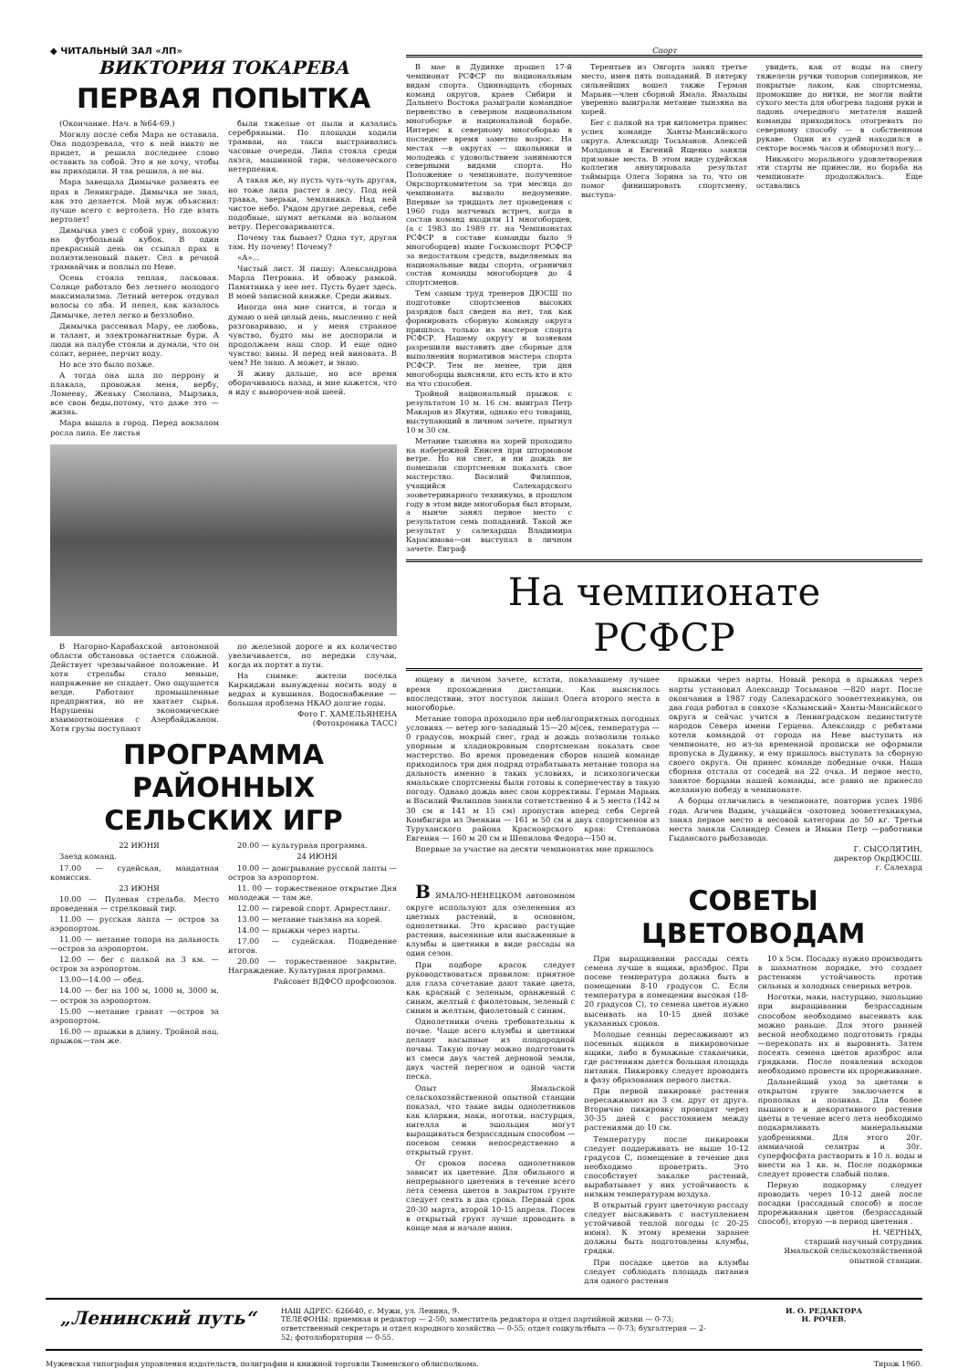◆ ЧИТАЛЬНЫЙ ЗАЛ «ЛП»
ВИКТОРИЯ ТОКАРЕВА
ПЕРВАЯ ПОПЫТКА
(Окончание. Нач. в №64-69.)
Могилу после себя Мара не оставила. Она подозревала, что к ней никто не придет, и решила последнее слово оставить за собой. Это я не хочу, чтобы вы приходили. Я так решила, а не вы.
Мара завещала Димычке развеять ее прах в Ленинграде. Димычка не знал, как это делается. Мой муж объяснил: лучше всего с вертолета. Но где взять вертолет!
Димычка увез с собой урну, похожую на футбольный кубок. В один прекрасный день он ссыпал прах в полиэтиленовый пакет. Сел в речной трамвайчик и поплыл по Неве.
Осень стояла теплая, ласковая. Солнце работало без летнего молодого максимализма. Летний ветерок отдувал волосы со лба. И пепел, как казалось Димычке, летел легко и беззлобно.
Димычка рассеивал Мару, ее любовь, и талант, и электромагнитные бури. А люди на палубе стояли и думали, что он солит, вернее, перчит воду.
Но все это было позже.
А тогда она шла по перрону и плакала, провожая меня, вербу, Ломееву, Женьку Смолина, Мырзика, все свои беды,потому, что даже это —жизнь.
Мара вышла в город. Перед вокзалом росла липа. Ее листья
были тяжелые от пыли и казались серебряными. По площади ходили трамваи, на такси выстраивались часовые очереди. Липа стояла среди лязга, машинной тари, человеческого нетерпения.
А такая же, ну пусть чуть-чуть другая, но тоже липа растет в лесу. Под ней травка, зверьки, земляника. Над ней чистое небо. Рядом другие деревья, себе подобные, шумят ветками на вольном ветру. Переговариваются.
Почему так бывает? Одна тут, другая там. Ну почему! Почему?
«А»...
Чистый лист. Я пишу: Александрова Марла Петровна. И обвожу рамкой. Памятника у нее нет. Пусть будет здесь. В моей записной книжке. Среди живых.
Иногда она мне снится, и тогда я думаю о ней целый день, мысленно с ней разговариваю, и у меня странное чувство, будто мы не доспорили и продолжаем наш спор. И еще одно чувство: вины. Я перед ней виновата. В чем? Не знаю. А может, и знаю.
Я живу дальше, но все время оборачиваюсь назад, и мне кажется, что я иду с выворочен-ной шеей.
В Нагорно-Карабахской автономной области обстановка остается сложной. Действует чрезвычайное положение. И хотя стрельбы стало меньше, напряжение не спадает. Оно ощущается везде. Работают промышленные предприятия, но не хватает сырья. Нарушены экономические взаимоотношения с Азербайджаном. Хотя грузы поступают
по железной дороге и их количество увеличивается, но нередки случаи, когда их портят в пути.
На снимке: жители поселка Киркиджан вынуждены носить воду в ведрах и кувшинах. Водоснабжение —большая проблема НКАО долгие годы.
Фото Г. ХАМЕЛЬЯНЕНА
(Фотохроника ТАСС)
ПРОГРАММА РАЙОННЫХ
СЕЛЬСКИХ ИГР
22 ИЮНЯ
Заезд команд.
17.00 — судейская, мандатная комиссия.
23 ИЮНЯ
10.00 — Пулевая стрельба. Место проведения — стрелковый тир.
11.00 — русская лапта — остров за аэропортом.
11.00 — метание топора на дальность —остров за аэропортом.
12.00 — бег с палкой на 3 км. — остров за аэропортом.
13.00—14.00 — обед.
14.00 — бег на 100 м, 1000 м, 3000 м. — остров за аэропортом.
15.00 —метание гранат —остров за аэропортом.
16.00 — прыжки в длину. Тройной нац. прыжок—там же.
20.00 — культурная программа.
24 ИЮНЯ
10.00 — доигрывание русской лапты — остров за аэропортом.
11. 00 — торжественное открытие Дня молодежи — там же.
12.00 — гиревой спорт. Армрестлинг.
13.00 — метание тынзяна на хорей.
14.00 — прыжки через нарты.
17.00 — судейская. Подведение итогов.
20.00 — торжественное закрытие. Награждение. Культурная программа.
Райсовет ВДФСО профсоюзов.
Спорт
В мае в Дудинке прошел 17-й чемпионат РСФСР по национальным видам спорта. Одиннадцать сборных команд округов, краев Сибири и Дальнего Востока разыграли командное первенство в северном национальном многоборье и национальной борьбе. Интерес к северному многоборью в последнее время заметно возрос. На местах —в округах — школьники и молодежь с удовольствием занимаются северными видами спорта. Но Положение о чемпионате, полученное Окрспорткомитетом за три месяца до чемпионата вызвало недоумение. Впервые за тридцать лет проведения с 1960 года матчевых встреч, когда в состав команд входили 11 многоборцев, (а с 1983 по 1989 гг. на Чемпионатах РСФСР в составе команды было 9 многоборцев) ныне Госкомспорт РСФСР за недостатком средств, выделяемых на национальные виды спорта, ограничил состав команды многоборцев до 4 спортсменов.
Тем самым труд тренеров ДЮСШ по подготовке спортсменов высоких разрядов был сведен на нет, так как формировать сборную команду округа пришлось только из мастеров спорта РСФСР. Нашему округу и хозяевам разрешили выставить две сборные для выполнения нормативов мастера спорта РСФСР. Тем не менее, три дня многоборцы выясняли, кто есть кто и кто на что способен.
Тройной национальный прыжок с результатом 10 м. 16 см. выиграл Петр Макаров из Якутии, однако его товарищ, выступающий в личном зачете, прыгнул 10 м 30 см.
Метание тынзяна на хорей проходило на набережной Енисея при штормовом ветре. Но ни снег, и ни дождь не помешали спортсменам показать свое мастерство. Василий Филиппов, учащийся Салехардского зооветеринарного техникума, в прошлом году в этом виде многоборья был вторым, а нынче занял первое место с результатом семь попаданий. Такой же результат у салехардца Владимира Карасимова—он выступал в личном зачете. Евграф
Терентьев из Овгорта занял третье место, имея пять попаданий. В пятерку сильнейших вошел также Герман Марьик—член сборной Ямала. Ямальцы уверенно выиграли метание тынзяна на хорей.
Бег с палкой на три километра принес успех команде Ханты-Мансийского округа. Александр Тосьманов. Алексей Молданов и Евгений Ященко заняли призовые места. В этом виде судейская коллегия аннулировала результат таймырца Олега Зорина за то, что он помог финишировать спортсмену, выступа-
увидеть, как от воды на снегу тяжелели ручки топоров соперников, не покрытые лаком, как спортсмены, промокшие до нитки, не могли найти сухого места для обогрева ладони руки и ладонь очередного метателя нашей команды приходилось отогревать по северному способу — в собственном рукаве. Один из судей находился в секторе восемь часов и обморозил ногу...
Никакого морального удовлетворения эти старты не принесли, но борьба на чемпионате продолжалась. Еще оставались
На чемпионате
РСФСР
ющему в личном зачете, кстати, показавшему лучшее время прохождения дистанции. Как выяснилось впоследствии, этот поступок лишил Олега второго места в многоборье.
Метание топора проходило при неблагоприятных погодных условиях — ветер юго-западный 15—20 м|сек, температура — 0 градусов, мокрый снег, град и дождь позволили только упорным и хладнокровным спортсменам показать свое мастерство. Во время проведения сборов нашей команде приходилось три дня подряд отрабатывать метание топора на дальность именно в таких условиях, и психологически ямальские спортсмены были готовы к сопернечеству в такую погоду. Однако дождь внес свои коррективы. Герман Марьик и Василий Филиппов заняли сответственно 4 и 5 места (142 м 30 см и 141 м 15 см) пропустив вперед себя Сергей Комбигира из Эвенкии — 161 м 50 см и двух спортсменов из Туруханского района Красноярского края: Степанова Евгения — 160 м 20 см и Шепилова Федора—150 м.
Впервые за участие на десяти чемпионатах мне пришлось
прыжки через нарты. Новый рекорд в прыжках через нарты установил Александр Тосьманов —820 нарт. После окончания в 1987 году Салехардского зооветтехникума, он два года работал в совхозе «Казымский» Ханты-Мансийского округа и сейчас учится в Ленинградском пединституте народов Севера имени Герцена. Александр с ребятами хотели командой от города на Неве выступить на чемпионате, но из-за временной прописки не оформили пропуска в Дудинку, и ему пришлось выступать за сборную своего округа. Он принес команде победные очки. Наша сборная отстала от соседей на 22 очка. И первое место, занятое борцами нашей команды, все равно не принесло желанную победу в чемпионате.
А борцы отличились в чемпионате, повторив успех 1986 года. Агичев Вадим, учащийся -охотовед зооветтехникума, занял первое место в весовой категории до 50 кг. Третьи места заняли Салиндер Семен и Ямкин Петр —работники Гыданского рыбозавода.
Г. СЫСОЛЯТИН,
директор ОкрДЮСШ.
г. Салехард
В ЯМАЛО-НЕНЕЦКОМ автономном округе используют для озеленения из цветных растений, в основном, однолетники. Это красиво растущие растения, высеянные или высаженные в клумбы и цветники в виде рассады на один сезон.
При подборе красок следует руководствоваться правилом: приятное для глаза сочетание дают такие цвета, как красный с зеленым, оранжевый с синим, желтый с фиолетовым, зеленый с синим и желтым, фиолетовый с синим.
Однолетники очень требовательны к почве. Чаще всего клумбы и цветники делают насыпные из плодородной почвы. Такую почву можно подготовить из смеси двух частей дерновой земли, двух частей перегноя и одной части песка.
Опыт Ямальской сельскохозяйственной опытной станции показал, что такие виды однолетников как кларкия, маки, ноготки, настурция, нигелла и эшольция могут выращиваться безрассадным способом —посевом семян непосредственно в открытый грунт.
От сроков посева однолетников зависит их цветение. Для обильного и непрерывного цветения в течение всего лета семена цветов в закрытом грунте следует сеять в два срока. Первый срок 20-30 марта, второй 10-15 апреля. Посев в открытый грунт лучше проводить в конце мая и начале июня.
СОВЕТЫ ЦВЕТОВОДАМ
При выращивании рассады сеять семена лучше в ящики, вразброс. При посеве температура должна быть в помещении 8-10 градусов С. Если температура в помещении высокая (18-20 градусов С), то семена цветов нужно высеивать на 10-15 дней позже указанных сроков.
Молодые сеянцы пересаживают из посевных ящиков в пикировочные ящики, либо в бумажные стаканчики, где растениям дается большая площадь питания. Пикировку следует проводить в фазу образования первого листка.
При первой пикировке растения пересаживают на 3 см. друг от друга. Вторично пикировку проводят через 30-35 дней с расстоянием между растениями до 10 см.
Температуру после пикировки следует поддерживать не выше 10-12 градусов С, помещение в течение дня необходимо проветрить. Это способствует закалке растений, вырабатывает у них устойчивость к низким температурам воздуха.
В открытый грунт цветочную рассаду следует высаживать с наступлением устойчивой теплой погоды (с 20-25 июня). К этому времени заранее должны быть подготовлены клумбы, грядки.
При посадке цветов на клумбы следует соблюдать площадь питания для одного растения
10 х 5см. Посадку нужно производить в шахматном порядке, это создает растениям устойчивость против сильных и холодных северных ветров.
Ноготки, маки, настурцию, эшольцию при выращивании безрассадным способом необходимо высеивать как можно раньше. Для этого ранней весной необходимо подготовить гряды —перекопать их и выровнять. Затем посеять семена цветов вразброс или грядками. После появления всходов необходимо провести их прореживание.
Дальнейший уход за цветами в открытом грунте заключается в прополках и поливах. Для более пышного и декоративного растения цветы в течение всего лета необходимо подкармливать минеральными удобрениями. Для этого 20г. аммиачной селитры и 30г. суперфосфата растворить в 10 л. воды и внести на 1 кв. м. После подкормки следует провести слабый полив.
Первую подкормку следует проводить через 10-12 дней после посадки (рассадный способ) и после прореживания цветов (безрассадный способ), вторую —в период цветения .
Н. ЧЕРНЫХ,
старший научный сотрудник Ямальской сельскохозяйственной опытной станции.
„Ленинский путь“
НАШ АДРЕС: 626640, с. Мужи, ул. Ленина, 9.
ТЕЛЕФОНЫ: приемная и редактор — 2-50; заместитель редактора и отдел партийной жизни — 0-73; ответственный секретарь и отдел народного хозяйства — 0-55; отдел соцкультбыта — 0-73; бухгалтерия — 2-52; фотолаборатория — 0-55.
И. О. РЕДАКТОРА
Н. РОЧЕВ.
Мужевская типография управления издательств, полиграфии и книжной торговли Тюменского облисполкома. Тираж 1960.